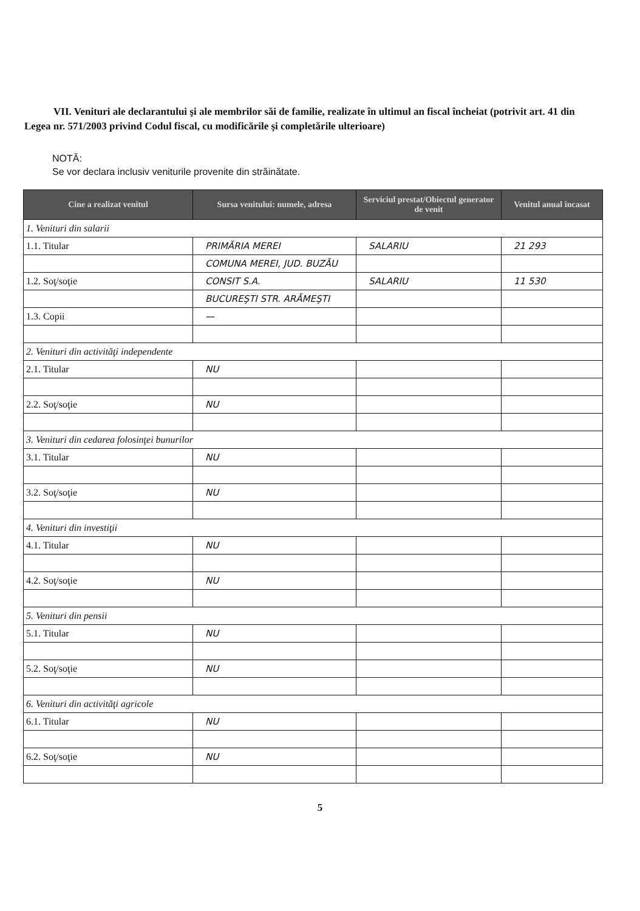VII. Venituri ale declarantului şi ale membrilor săi de familie, realizate în ultimul an fiscal încheiat (potrivit art. 41 din Legea nr. 571/2003 privind Codul fiscal, cu modificările şi completările ulterioare)
NOTĂ:
Se vor declara inclusiv veniturile provenite din străinătate.
| Cine a realizat venitul | Sursa venitului: numele, adresa | Serviciul prestat/Obiectul generator de venit | Venitul anual încasat |
| --- | --- | --- | --- |
| 1. Venituri din salarii | | | |
| 1.1. Titular | PRIMĂRIA MEREI | SALARIU | 21 293 |
| | COMUNA MEREI, JUD. BUZĂU | | |
| 1.2. Soţ/soţie | CONSIT S.A. | SALARIU | 11 530 |
| | BUCUREŞTI STR. ARĂMEŞTI | | |
| 1.3. Copii | — | | |
| 2. Venituri din activităţi independente | | | |
| 2.1. Titular | NU | | |
| 2.2. Soţ/soţie | NU | | |
| 3. Venituri din cedarea folosinţei bunurilor | | | |
| 3.1. Titular | NU | | |
| 3.2. Soţ/soţie | NU | | |
| 4. Venituri din investiţii | | | |
| 4.1. Titular | NU | | |
| 4.2. Soţ/soţie | NU | | |
| 5. Venituri din pensii | | | |
| 5.1. Titular | NU | | |
| 5.2. Soţ/soţie | NU | | |
| 6. Venituri din activităţi agricole | | | |
| 6.1. Titular | NU | | |
| 6.2. Soţ/soţie | NU | | |
5